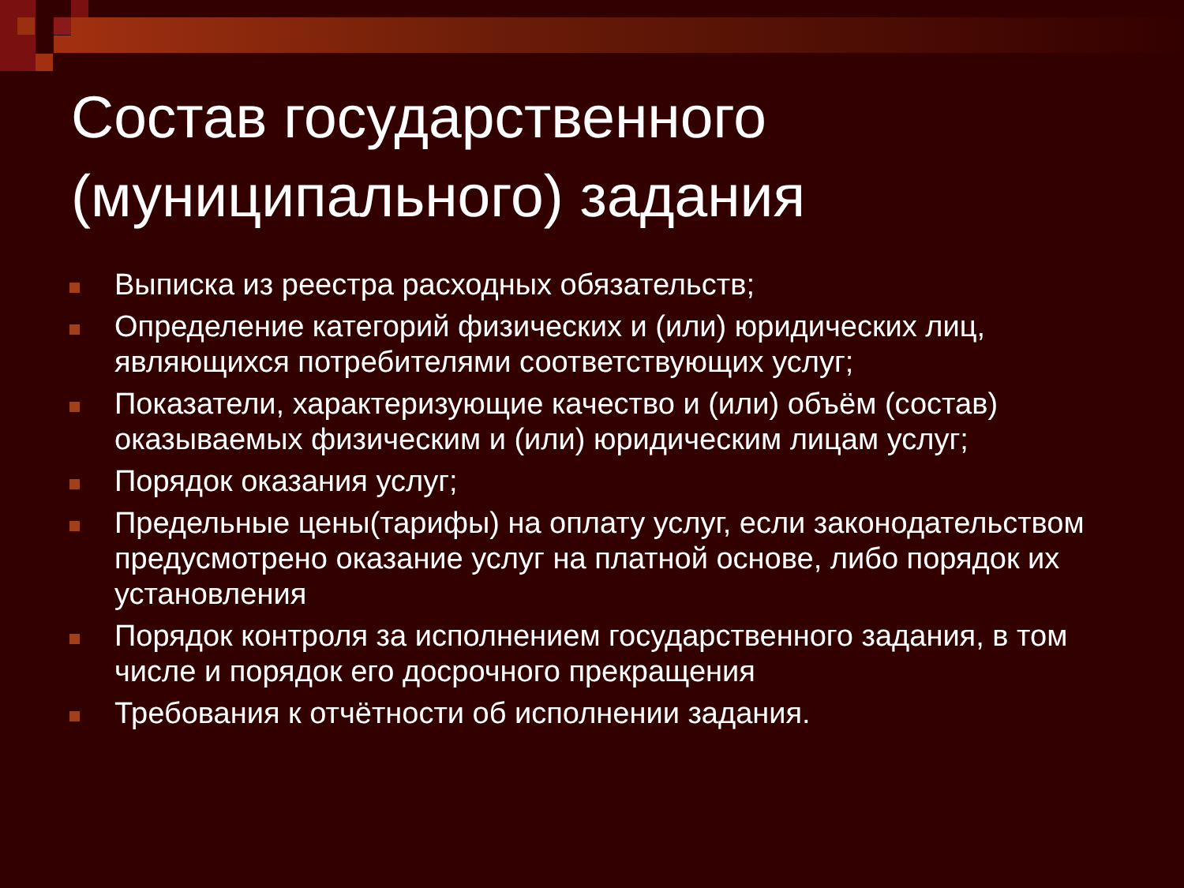Состав государственного (муниципального) задания
Выписка из реестра расходных обязательств;
Определение категорий физических и (или) юридических лиц, являющихся потребителями соответствующих услуг;
Показатели, характеризующие качество и (или) объём (состав) оказываемых физическим и (или) юридическим лицам услуг;
Порядок оказания услуг;
Предельные цены(тарифы) на оплату услуг, если законодательством предусмотрено оказание услуг на платной основе, либо порядок их установления
Порядок контроля за исполнением государственного задания, в том числе и порядок его досрочного прекращения
Требования к отчётности об исполнении задания.